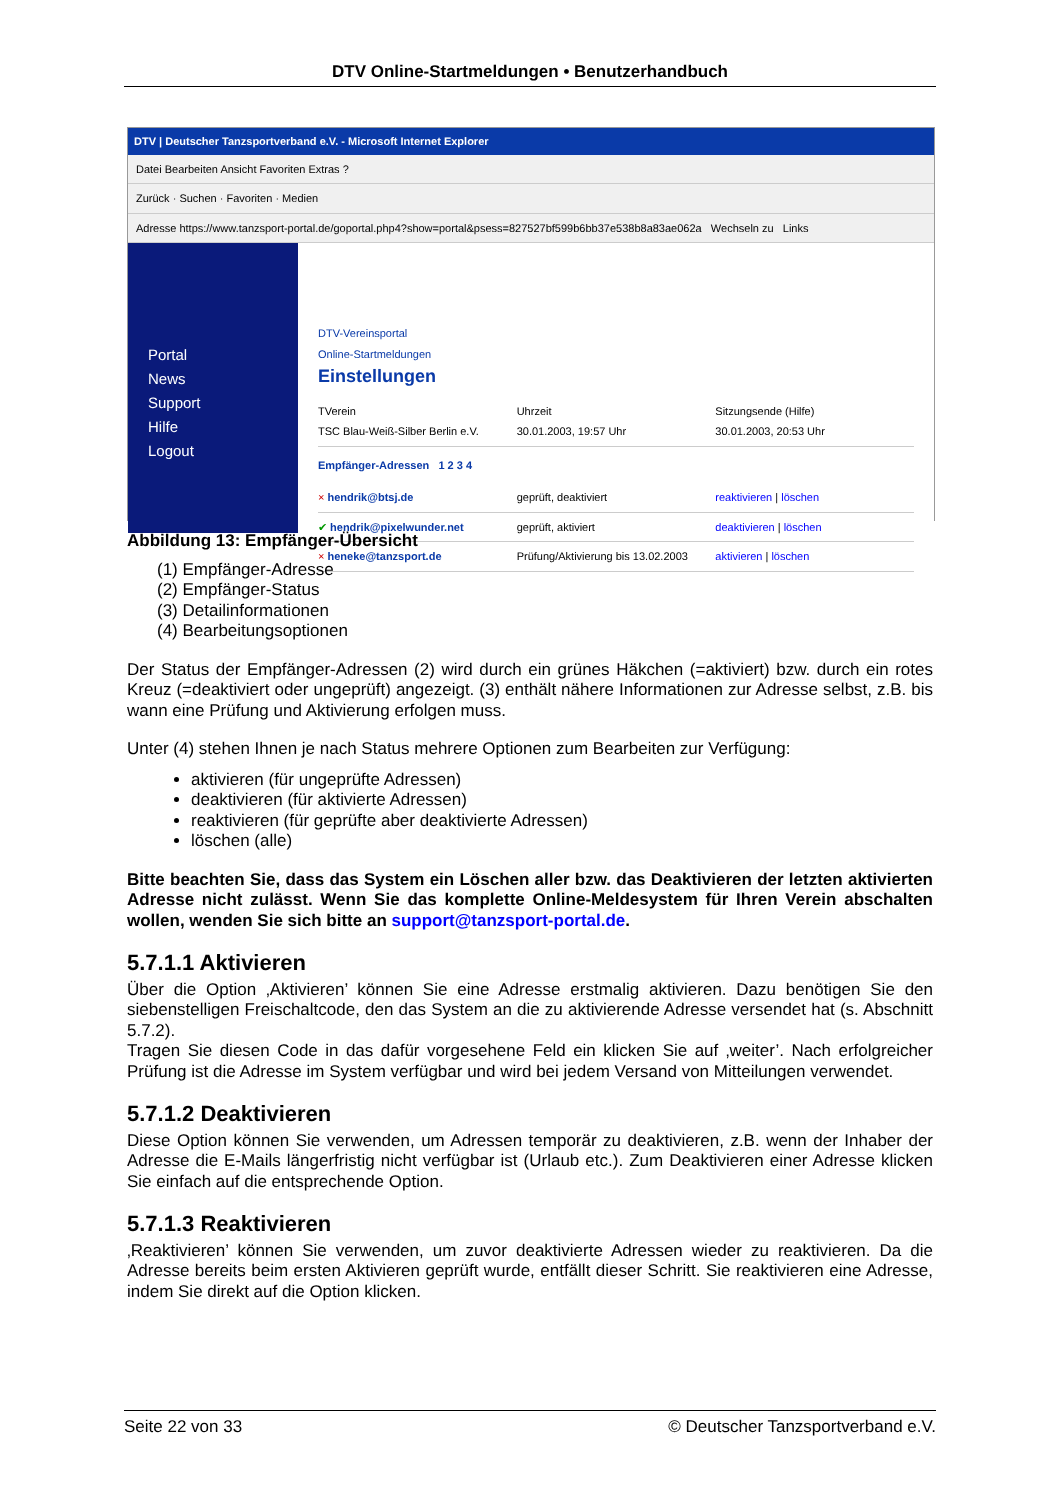DTV Online-Startmeldungen • Benutzerhandbuch
DTV | Deutscher Tanzsportverband e.V. - Microsoft Internet Explorer
Datei Bearbeiten Ansicht Favoriten Extras ?
Zurück · Suchen · Favoriten · Medien
Adresse https://www.tanzsport-portal.de/goportal.php4?show=portal&psess=827527bf599b6bb37e538b8a83ae062a Wechseln zu Links
Portal
News
Support
Hilfe
Logout
DTV-Vereinsportal
Online-Startmeldungen
Einstellungen
TVerein
TSC Blau-Weiß-Silber Berlin e.V. Uhrzeit
30.01.2003, 19:57 Uhr Sitzungsende (Hilfe)
30.01.2003, 20:53 Uhr
Empfänger-Adressen 1 2 3 4
× hendrik@btsj.de geprüft, deaktiviert reaktivieren | löschen
✔ hendrik@pixelwunder.net geprüft, aktiviert deaktivieren | löschen
× heneke@tanzsport.de Prüfung/Aktivierung bis 13.02.2003 aktivieren | löschen
Abbildung 13: Empfänger-Übersicht
(1) Empfänger-Adresse
(2) Empfänger-Status
(3) Detailinformationen
(4) Bearbeitungsoptionen
Der Status der Empfänger-Adressen (2) wird durch ein grünes Häkchen (=aktiviert) bzw. durch ein rotes Kreuz (=deaktiviert oder ungeprüft) angezeigt. (3) enthält nähere Informationen zur Adresse selbst, z.B. bis wann eine Prüfung und Aktivierung erfolgen muss.
Unter (4) stehen Ihnen je nach Status mehrere Optionen zum Bearbeiten zur Verfügung:
aktivieren (für ungeprüfte Adressen)
deaktivieren (für aktivierte Adressen)
reaktivieren (für geprüfte aber deaktivierte Adressen)
löschen (alle)
Bitte beachten Sie, dass das System ein Löschen aller bzw. das Deaktivieren der letzten aktivierten Adresse nicht zulässt. Wenn Sie das komplette Online-Meldesystem für Ihren Verein abschalten wollen, wenden Sie sich bitte an support@tanzsport-portal.de.
5.7.1.1 Aktivieren
Über die Option ‚Aktivieren’ können Sie eine Adresse erstmalig aktivieren. Dazu benötigen Sie den siebenstelligen Freischaltcode, den das System an die zu aktivierende Adresse versendet hat (s. Abschnitt 5.7.2).
Tragen Sie diesen Code in das dafür vorgesehene Feld ein klicken Sie auf ‚weiter’. Nach erfolgreicher Prüfung ist die Adresse im System verfügbar und wird bei jedem Versand von Mitteilungen verwendet.
5.7.1.2 Deaktivieren
Diese Option können Sie verwenden, um Adressen temporär zu deaktivieren, z.B. wenn der Inhaber der Adresse die E-Mails längerfristig nicht verfügbar ist (Urlaub etc.). Zum Deaktivieren einer Adresse klicken Sie einfach auf die entsprechende Option.
5.7.1.3 Reaktivieren
‚Reaktivieren’ können Sie verwenden, um zuvor deaktivierte Adressen wieder zu reaktivieren. Da die Adresse bereits beim ersten Aktivieren geprüft wurde, entfällt dieser Schritt. Sie reaktivieren eine Adresse, indem Sie direkt auf die Option klicken.
Seite 22 von 33 © Deutscher Tanzsportverband e.V.